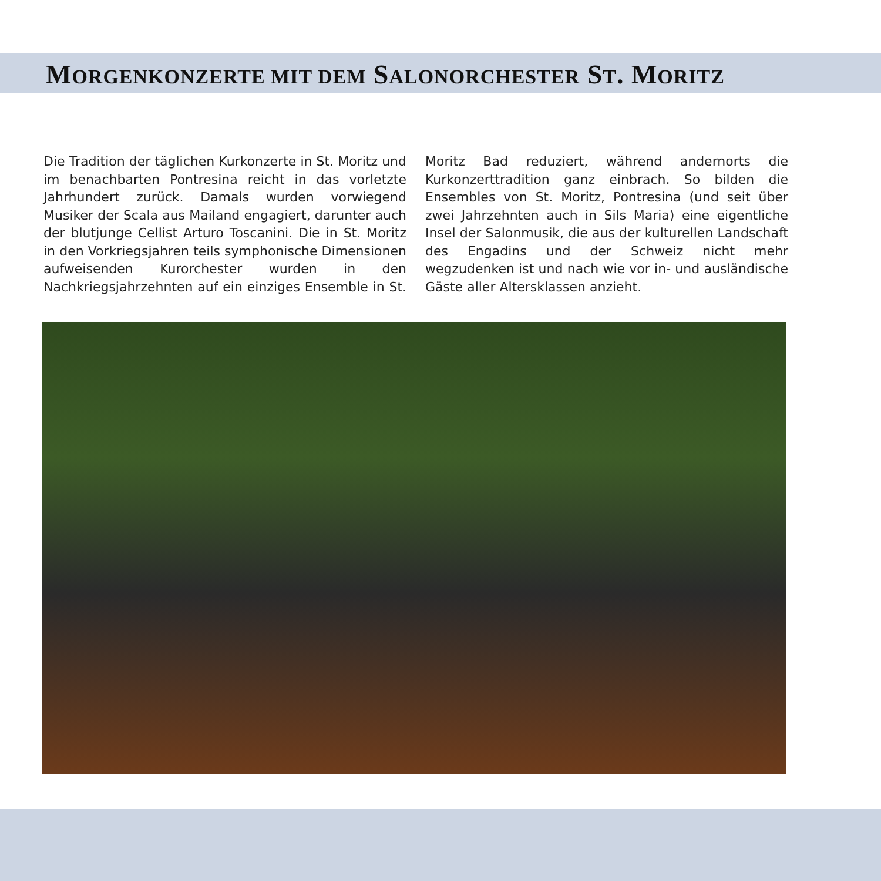MORGENKONZERTE MIT DEM SALONORCHESTER ST. MORITZ
Die Tradition der täglichen Kurkonzerte in St. Moritz und im benachbarten Pontresina reicht in das vorletzte Jahrhundert zurück. Damals wurden vorwiegend Musiker der Scala aus Mailand engagiert, darunter auch der blutjunge Cellist Arturo Toscanini. Die in St. Moritz in den Vorkriegsjahren teils symphonische Dimensionen aufweisenden Kurorchester wurden in den Nachkriegsjahrzehnten auf ein einziges Ensemble in St. Moritz Bad reduziert, während andernorts die Kurkonzerttradition ganz einbrach. So bilden die Ensembles von St. Moritz, Pontresina (und seit über zwei Jahrzehnten auch in Sils Maria) eine eigentliche Insel der Salonmusik, die aus der kulturellen Landschaft des Engadins und der Schweiz nicht mehr wegzudenken ist und nach wie vor in- und ausländische Gäste aller Altersklassen anzieht.